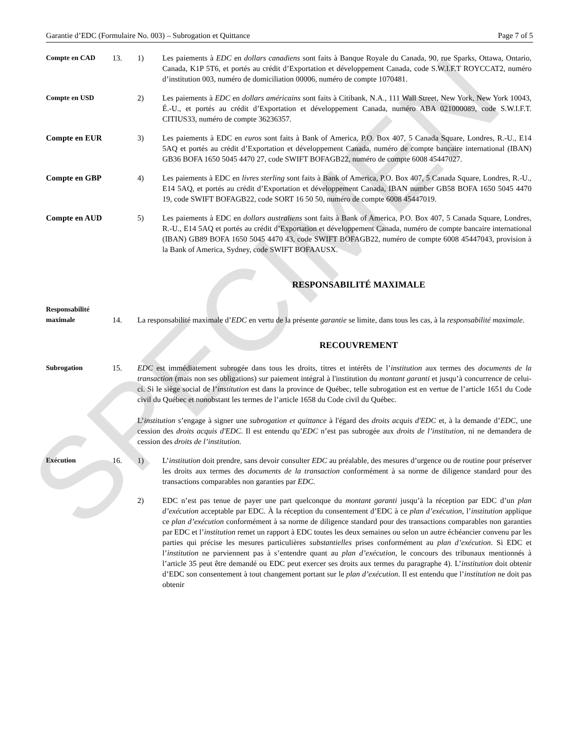SPECIMEN
Garantie d’EDC (Formulaire No. 003) – Subrogation et Quittance Page 7 of 5
Compte en CAD 13. 1) Les paiements à EDC en dollars canadiens sont faits à Banque Royale du Canada, 90, rue Sparks, Ottawa, Ontario, Canada, K1P 5T6, et portés au crédit d’Exportation et développement Canada, code S.W.I.F.T ROYCCAT2, numéro d’institution 003, numéro de domiciliation 00006, numéro de compte 1070481.
Compte en USD 2) Les paiements à EDC en dollars américains sont faits à Citibank, N.A., 111 Wall Street, New York, New York 10043, É.-U., et portés au crédit d’Exportation et développement Canada, numéro ABA 021000089, code S.W.I.F.T. CITIUS33, numéro de compte 36236357.
Compte en EUR 3) Les paiements à EDC en euros sont faits à Bank of America, P.O. Box 407, 5 Canada Square, Londres, R.-U., E14 5AQ et portés au crédit d’Exportation et développement Canada, numéro de compte bancaire international (IBAN) GB36 BOFA 1650 5045 4470 27, code SWIFT BOFAGB22, numéro de compte 6008 45447027.
Compte en GBP 4) Les paiements à EDC en livres sterling sont faits à Bank of America, P.O. Box 407, 5 Canada Square, Londres, R.-U., E14 5AQ, et portés au crédit d’Exportation et développement Canada, IBAN number GB58 BOFA 1650 5045 4470 19, code SWIFT BOFAGB22, code SORT 16 50 50, numéro de compte 6008 45447019.
Compte en AUD 5) Les paiements à EDC en dollars australiens sont faits à Bank of America, P.O. Box 407, 5 Canada Square, Londres, R.-U., E14 5AQ et portés au crédit d’Exportation et développement Canada, numéro de compte bancaire international (IBAN) GB89 BOFA 1650 5045 4470 43, code SWIFT BOFAGB22, numéro de compte 6008 45447043, provision à la Bank of America, Sydney, code SWIFT BOFAAUSX.
RESPONSABILITÉ MAXIMALE
Responsabilité
maximale 14. La responsabilité maximale d’EDC en vertu de la présente garantie se limite, dans tous les cas, à la responsabilité maximale.
RECOUVREMENT
Subrogation 15. EDC est immédiatement subrogée dans tous les droits, titres et intérêts de l’institution aux termes des documents de la transaction (mais non ses obligations) sur paiement intégral à l'institution du montant garanti et jusqu’à concurrence de celui-ci. Si le siège social de l’institution est dans la province de Québec, telle subrogation est en vertue de l’article 1651 du Code civil du Québec et nonobstant les termes de l’article 1658 du Code civil du Québec.
L’institution s’engage à signer une subrogation et quittance à l'égard des droits acquis d'EDC et, à la demande d’EDC, une cession des droits acquis d'EDC. Il est entendu qu’EDC n’est pas subrogée aux droits de l’institution, ni ne demandera de cession des droits de l’institution.
Exécution 16. 1) L’institution doit prendre, sans devoir consulter EDC au préalable, des mesures d’urgence ou de routine pour préserver les droits aux termes des documents de la transaction conformément à sa norme de diligence standard pour des transactions comparables non garanties par EDC.
2) EDC n’est pas tenue de payer une part quelconque du montant garanti jusqu’à la réception par EDC d’un plan d’exécution acceptable par EDC. À la réception du consentement d’EDC à ce plan d’exécution, l’institution applique ce plan d’exécution conformément à sa norme de diligence standard pour des transactions comparables non garanties par EDC et l’institution remet un rapport à EDC toutes les deux semaines ou selon un autre échéancier convenu par les parties qui précise les mesures particulières substantielles prises conformément au plan d’exécution. Si EDC et l’institution ne parviennent pas à s’entendre quant au plan d’exécution, le concours des tribunaux mentionnés à l’article 35 peut être demandé ou EDC peut exercer ses droits aux termes du paragraphe 4). L’institution doit obtenir d’EDC son consentement à tout changement portant sur le plan d’exécution. Il est entendu que l’institution ne doit pas obtenir